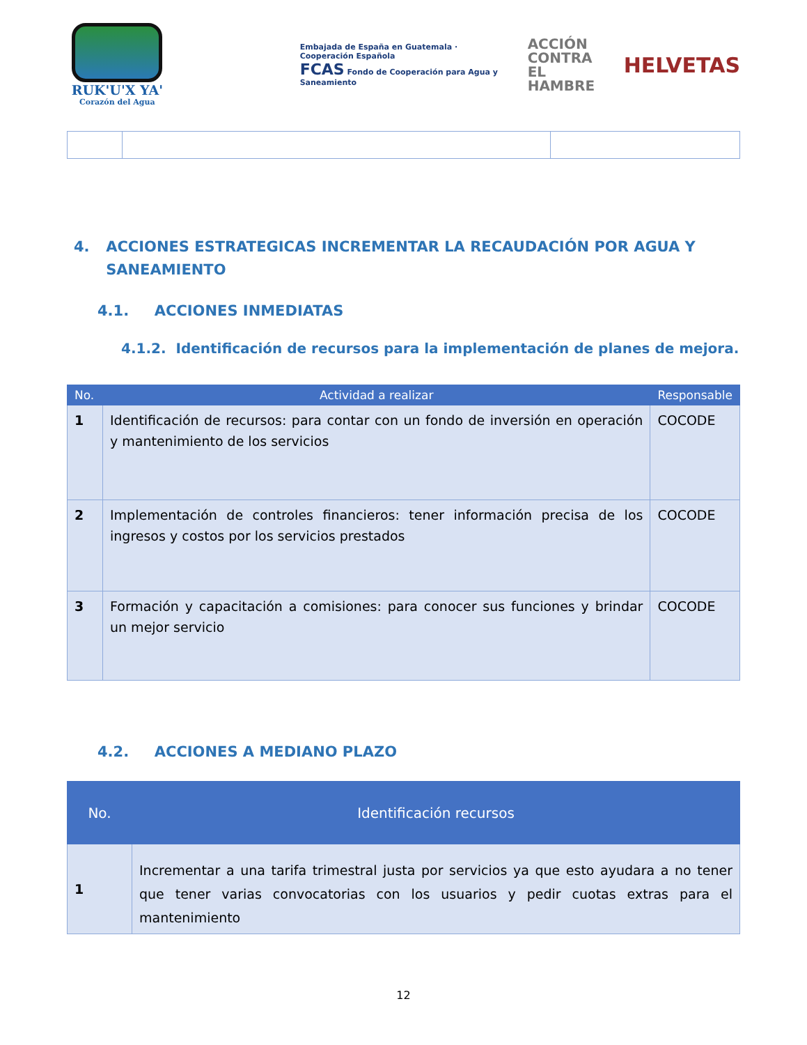RUK'U'X YA'
Corazón del Agua
Embajada de España en Guatemala · Cooperación Española
FCAS Fondo de Cooperación para Agua y Saneamiento
ACCIÓN
CONTRA EL
HAMBRE
HELVETAS
4. ACCIONES ESTRATEGICAS INCREMENTAR LA RECAUDACIÓN POR AGUA Y SANEAMIENTO
4.1. ACCIONES INMEDIATAS
4.1.2. Identificación de recursos para la implementación de planes de mejora.
| No. | Actividad a realizar | Responsable |
| --- | --- | --- |
| 1 | Identificación de recursos: para contar con un fondo de inversión en operación y mantenimiento de los servicios | COCODE |
| 2 | Implementación de controles financieros: tener información precisa de los ingresos y costos por los servicios prestados | COCODE |
| 3 | Formación y capacitación a comisiones: para conocer sus funciones y brindar un mejor servicio | COCODE |
4.2. ACCIONES A MEDIANO PLAZO
| No. | Identificación recursos |
| --- | --- |
| 1 | Incrementar a una tarifa trimestral justa por servicios ya que esto ayudara a no tener que tener varias convocatorias con los usuarios y pedir cuotas extras para el mantenimiento |
12